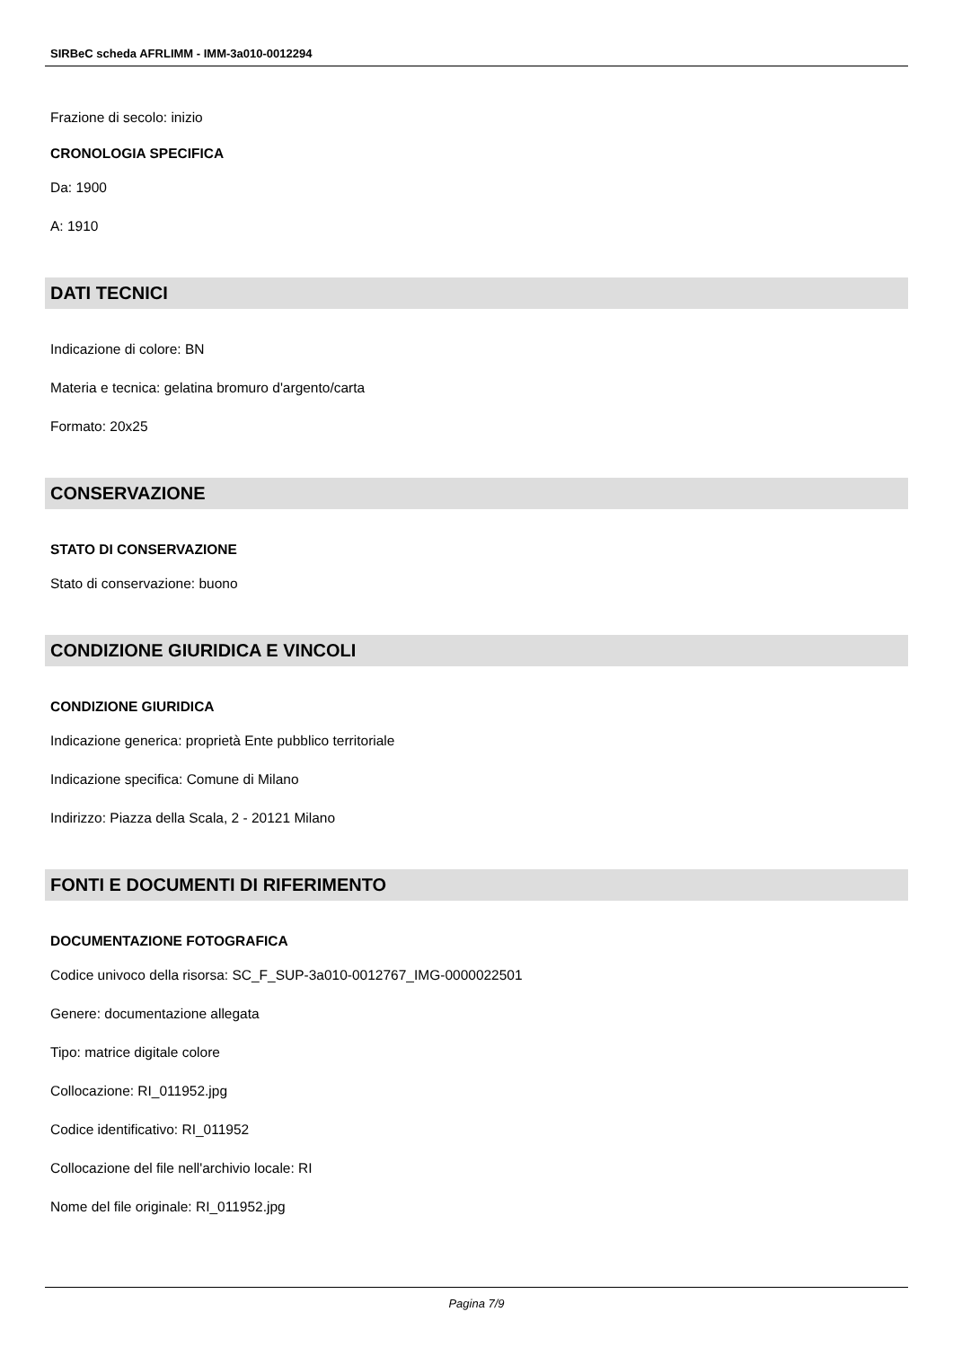SIRBeC scheda AFRLIMM - IMM-3a010-0012294
Frazione di secolo: inizio
CRONOLOGIA SPECIFICA
Da: 1900
A: 1910
DATI TECNICI
Indicazione di colore: BN
Materia e tecnica: gelatina bromuro d'argento/carta
Formato: 20x25
CONSERVAZIONE
STATO DI CONSERVAZIONE
Stato di conservazione: buono
CONDIZIONE GIURIDICA E VINCOLI
CONDIZIONE GIURIDICA
Indicazione generica: proprietà Ente pubblico territoriale
Indicazione specifica: Comune di Milano
Indirizzo: Piazza della Scala, 2 - 20121 Milano
FONTI E DOCUMENTI DI RIFERIMENTO
DOCUMENTAZIONE FOTOGRAFICA
Codice univoco della risorsa: SC_F_SUP-3a010-0012767_IMG-0000022501
Genere: documentazione allegata
Tipo: matrice digitale colore
Collocazione: RI_011952.jpg
Codice identificativo: RI_011952
Collocazione del file nell'archivio locale: RI
Nome del file originale: RI_011952.jpg
Pagina 7/9